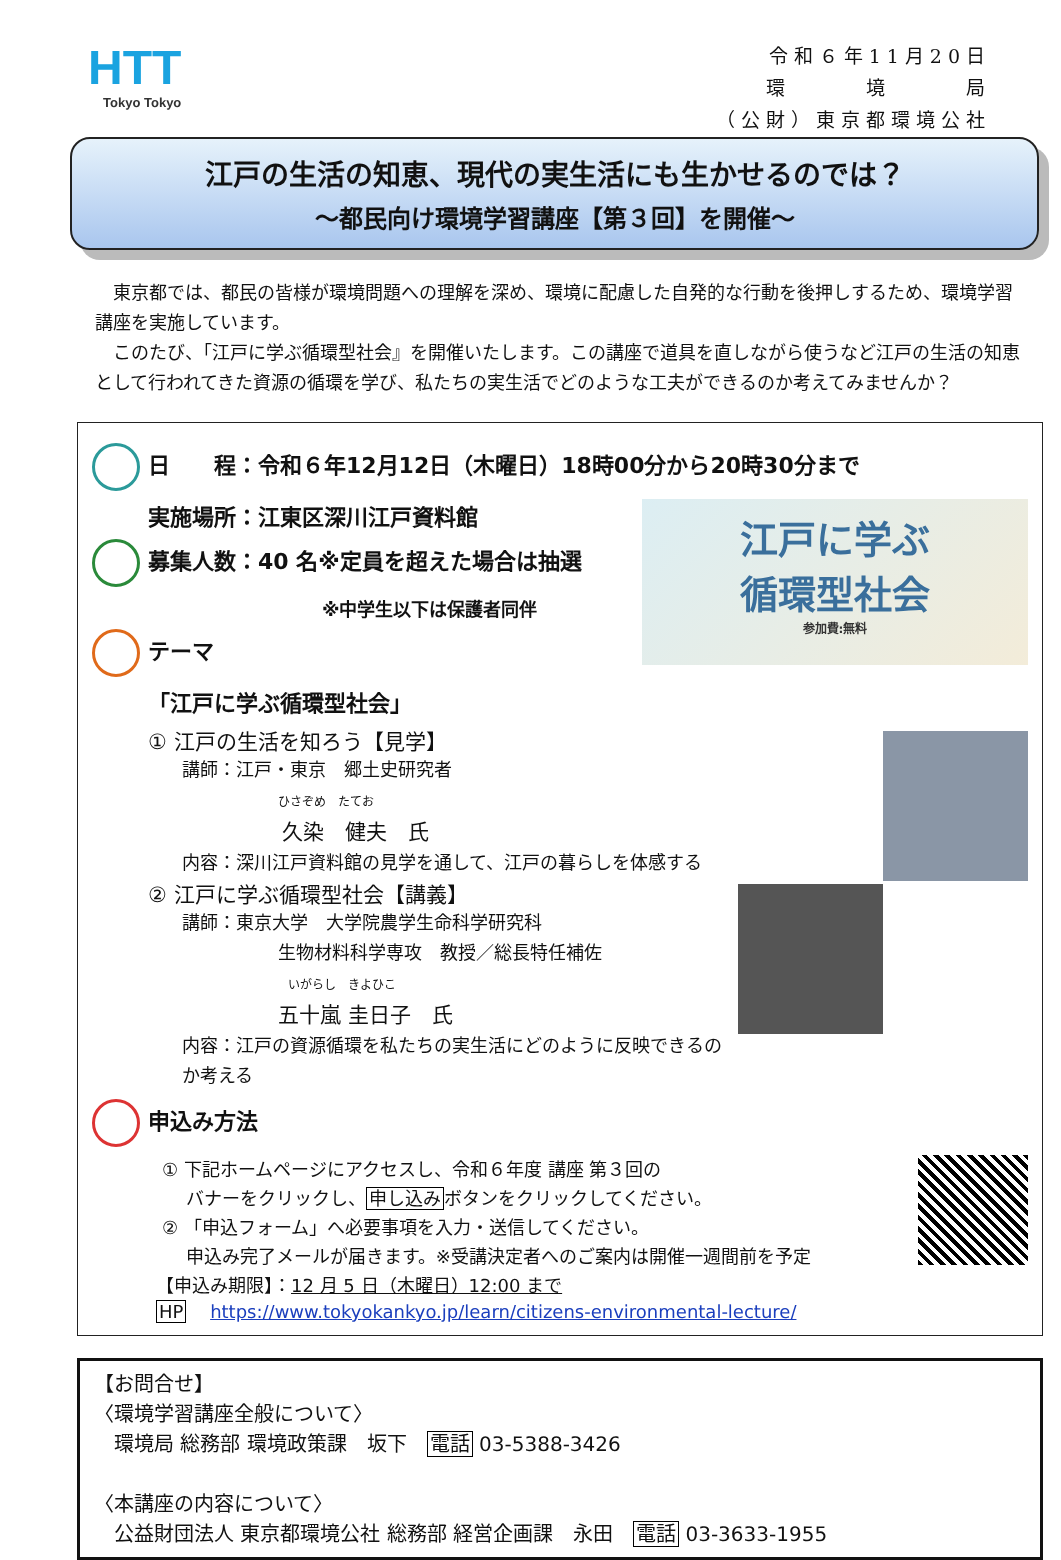HTT
Tokyo Tokyo
令和６年11月20日
環　　　境　　　局
（公財）東京都環境公社
江戸の生活の知恵、現代の実生活にも生かせるのでは？
～都民向け環境学習講座【第３回】を開催～
東京都では、都民の皆様が環境問題への理解を深め、環境に配慮した自発的な行動を後押しするため、環境学習講座を実施しています。
このたび、「江戸に学ぶ循環型社会』を開催いたします。この講座で道具を直しながら使うなど江戸の生活の知恵として行われてきた資源の循環を学び、私たちの実生活でどのような工夫ができるのか考えてみませんか？
日　　程：令和６年12月12日（木曜日）18時00分から20時30分まで
江戸に学ぶ
循環型社会
参加費:無料
実施場所：江東区深川江戸資料館
募集人数：40 名※定員を超えた場合は抽選
※中学生以下は保護者同伴
テーマ
「江戸に学ぶ循環型社会」
① 江戸の生活を知ろう【見学】
講師：江戸・東京　郷土史研究者
ひさぞめ　たてお
久染　健夫　氏
内容：深川江戸資料館の見学を通して、江戸の暮らしを体感する
② 江戸に学ぶ循環型社会【講義】
講師：東京大学　大学院農学生命科学研究科
生物材料科学専攻　教授／総長特任補佐
いがらし　きよひこ
五十嵐 圭日子　氏
内容：江戸の資源循環を私たちの実生活にどのように反映できるのか考える
申込み方法
① 下記ホームページにアクセスし、令和６年度 講座 第３回の
　 バナーをクリックし、申し込みボタンをクリックしてください。
② 「申込フォーム」へ必要事項を入力・送信してください。
　 申込み完了メールが届きます。※受講決定者へのご案内は開催一週間前を予定
【申込み期限】：12 月 5 日（木曜日）12:00 まで
HP　 https://www.tokyokankyo.jp/learn/citizens-environmental-lecture/
【お問合せ】
〈環境学習講座全般について〉
　環境局 総務部 環境政策課　坂下　電話 03-5388-3426
〈本講座の内容について〉
　公益財団法人 東京都環境公社 総務部 経営企画課　永田　電話 03-3633-1955